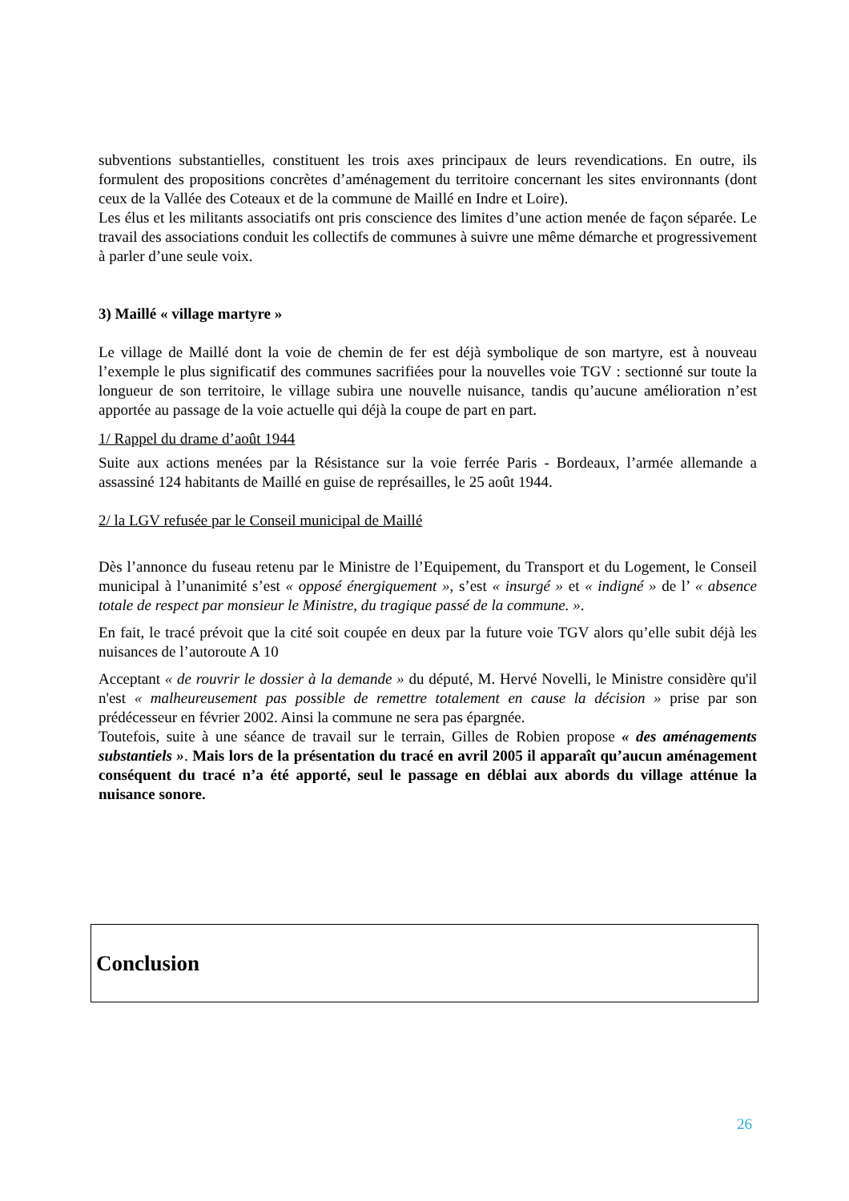subventions substantielles, constituent les trois axes principaux de leurs revendications. En outre, ils formulent des propositions concrètes d’aménagement du territoire concernant les sites environnants (dont ceux de la Vallée des Coteaux et de la commune de Maillé en Indre et Loire).
Les élus et les militants associatifs ont pris conscience des limites d’une action menée de façon séparée. Le travail des associations conduit les collectifs de communes à suivre une même démarche et progressivement à parler d’une seule voix.
3) Maillé « village martyre »
Le village de Maillé dont la voie de chemin de fer est déjà symbolique de son martyre, est à nouveau l’exemple le plus significatif des communes sacrifiées pour la nouvelles voie TGV : sectionné sur toute la longueur de son territoire, le village subira une nouvelle nuisance, tandis qu’aucune amélioration n’est apportée au passage de la voie actuelle qui déjà la coupe de part en part.
1/ Rappel du drame d’août 1944
Suite aux actions menées par la Résistance sur la voie ferrée Paris - Bordeaux, l’armée allemande a assassiné 124 habitants de Maillé en guise de représailles, le 25 août 1944.
2/ la LGV refusée par le Conseil municipal de Maillé
Dès l’annonce du fuseau retenu par le Ministre de l’Equipement, du Transport et du Logement, le Conseil municipal à l’unanimité s’est « opposé énergiquement », s’est « insurgé » et « indigné » de l’ « absence totale de respect par monsieur le Ministre, du tragique passé de la commune. ».
En fait, le tracé prévoit que la cité soit coupée en deux par la future voie TGV alors qu’elle subit déjà les nuisances de l’autoroute A 10
Acceptant « de rouvrir le dossier à la demande » du député, M. Hervé Novelli, le Ministre considère qu'il n'est « malheureusement pas possible de remettre totalement en cause la décision » prise par son prédécesseur en février 2002. Ainsi la commune ne sera pas épargnée.
Toutefois, suite à une séance de travail sur le terrain, Gilles de Robien propose « des aménagements substantiels ». Mais lors de la présentation du tracé en avril 2005 il apparaît qu’aucun aménagement conséquent du tracé n’a été apporté, seul le passage en déblai aux abords du village atténue la nuisance sonore.
Conclusion
26